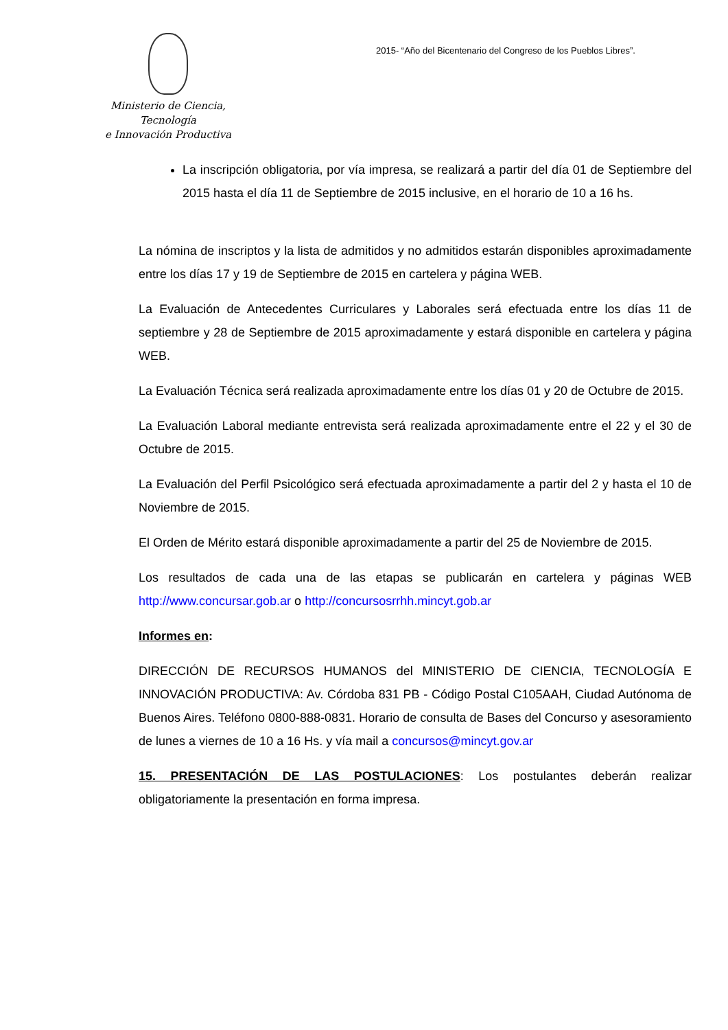Ministerio de Ciencia, Tecnología
e Innovación Productiva
2015- “Año del Bicentenario del Congreso de los Pueblos Libres”.
La inscripción obligatoria, por vía impresa, se realizará a partir del día 01 de Septiembre del 2015 hasta el día 11 de Septiembre de 2015 inclusive, en el horario de 10 a 16 hs.
La nómina de inscriptos y la lista de admitidos y no admitidos estarán disponibles aproximadamente entre los días 17 y 19 de Septiembre de 2015 en cartelera y página WEB.
La Evaluación de Antecedentes Curriculares y Laborales será efectuada entre los días 11 de septiembre y 28 de Septiembre de 2015 aproximadamente y estará disponible en cartelera y página WEB.
La Evaluación Técnica será realizada aproximadamente entre los días 01 y 20 de Octubre de 2015.
La Evaluación Laboral mediante entrevista será realizada aproximadamente entre el 22 y el 30 de Octubre de 2015.
La Evaluación del Perfil Psicológico será efectuada aproximadamente a partir del 2 y hasta el 10 de Noviembre de 2015.
El Orden de Mérito estará disponible aproximadamente a partir del 25 de Noviembre de 2015.
Los resultados de cada una de las etapas se publicarán en cartelera y páginas WEB http://www.concursar.gob.ar o http://concursosrrhh.mincyt.gob.ar
Informes en:
DIRECCIÓN DE RECURSOS HUMANOS del MINISTERIO DE CIENCIA, TECNOLOGÍA E INNOVACIÓN PRODUCTIVA: Av. Córdoba 831 PB - Código Postal C105AAH, Ciudad Autónoma de Buenos Aires. Teléfono 0800-888-0831. Horario de consulta de Bases del Concurso y asesoramiento de lunes a viernes de 10 a 16 Hs. y vía mail a concursos@mincyt.gov.ar
15. PRESENTACIÓN DE LAS POSTULACIONES: Los postulantes deberán realizar obligatoriamente la presentación en forma impresa.